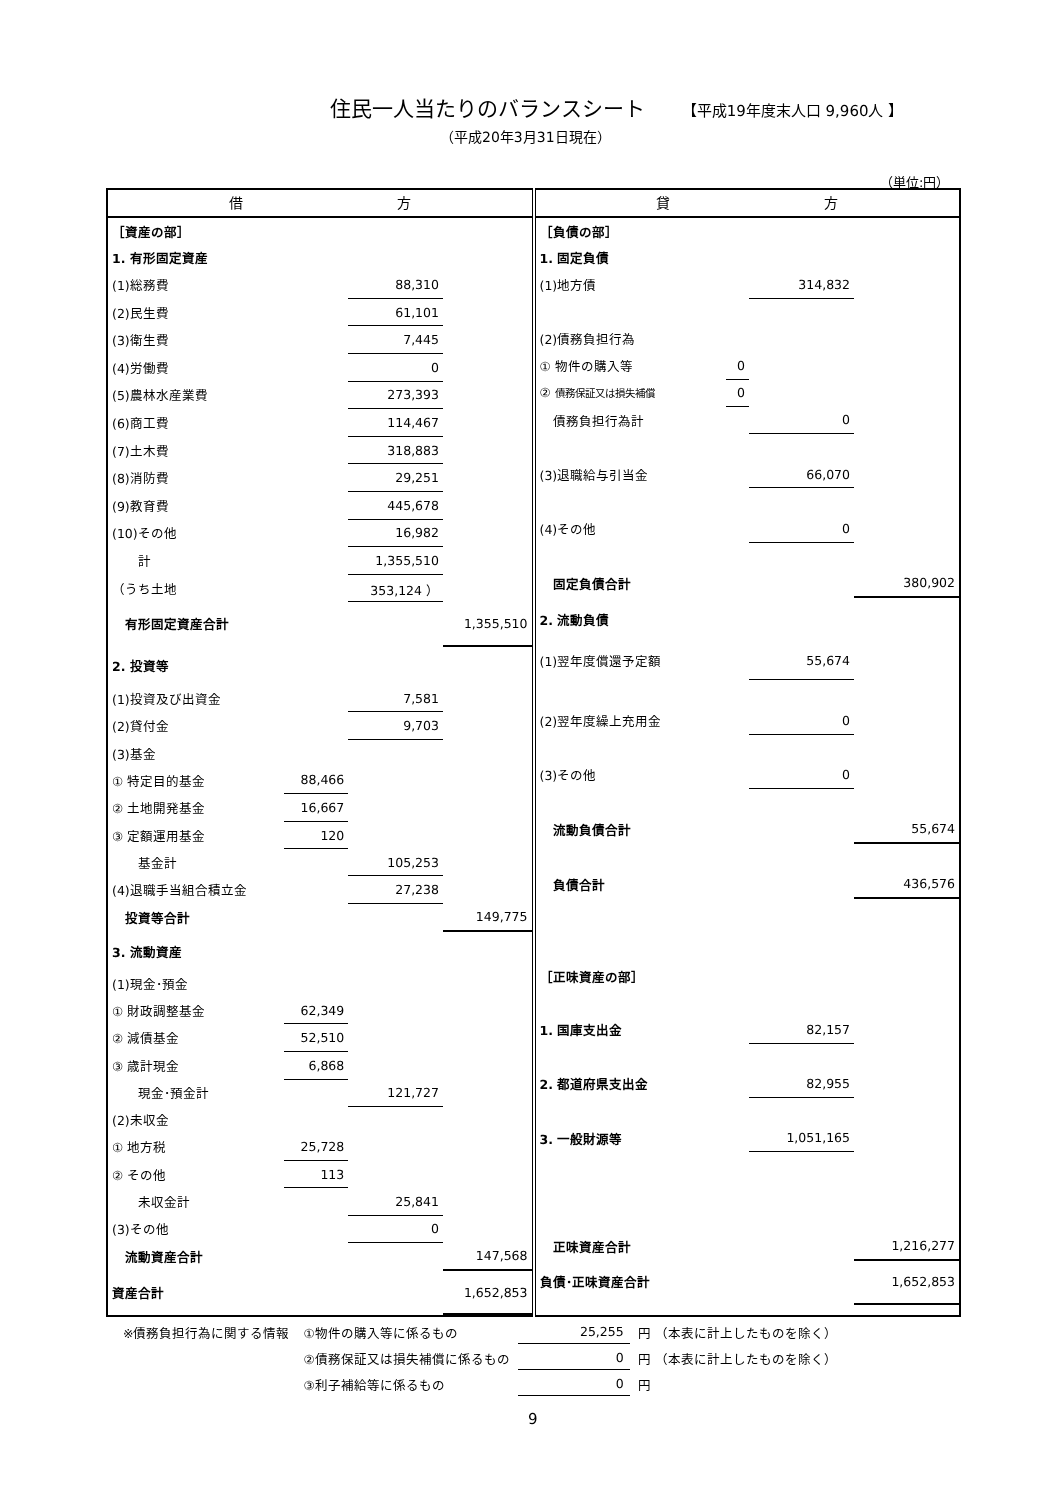住民一人当たりのバランスシート 【平成19年度末人口 9,960人 】
（平成20年3月31日現在）
（単位:円）
| 借 方 / ［資産の部］ / / / / / 1. 有形固定資産 / / / / / (1)総務費 / / 88,310 / / / (2)民生費 / / 61,101 / / / (3)衛生費 / / 7,445 / / / (4)労働費 / / 0 / / / (5)農林水産業費 / / 273,393 / / / (6)商工費 / / 114,467 / / / (7)土木費 / / 318,883 / / / (8)消防費 / / 29,251 / / / (9)教育費 / / 445,678 / / / (10)その他 / / 16,982 / / / 計 / / 1,355,510 / / / （うち土地 / / 353,124 ） / / / 有形固定資産合計 / / / 1,355,510 / / 2. 投資等 / / / / / (1)投資及び出資金 / / 7,581 / / / (2)貸付金 / / 9,703 / / / (3)基金 / / / / / ① 特定目的基金 / 88,466 / / / / ② 土地開発基金 / 16,667 / / / / ③ 定額運用基金 / 120 / / / / 基金計 / / 105,253 / / / (4)退職手当組合積立金 / / 27,238 / / / 投資等合計 / / / 149,775 / / 3. 流動資産 / / / / / (1)現金･預金 / / / / / ① 財政調整基金 / 62,349 / / / / ② 減債基金 / 52,510 / / / / ③ 歳計現金 / 6,868 / / / / 現金･預金計 / / 121,727 / / / (2)未収金 / / / / / ① 地方税 / 25,728 / / / / ② その他 / 113 / / / / 未収金計 / / 25,841 / / / (3)その他 / / 0 / / / 流動資産合計 / / / 147,568 / / 資産合計 / / / 1,652,853 / | 貸 方 / ［負債の部］ / / / / / 1. 固定負債 / / / / / (1)地方債 / / 314,832 / / / (2)債務負担行為 / / / / / ① 物件の購入等 / 0 / / / / ② 債務保証又は損失補償 / 0 / / / / 債務負担行為計 / / 0 / / / (3)退職給与引当金 / / 66,070 / / / (4)その他 / / 0 / / / 固定負債合計 / / / 380,902 / / 2. 流動負債 / / / / / (1)翌年度償還予定額 / / 55,674 / / / (2)翌年度繰上充用金 / / 0 / / / (3)その他 / / 0 / / / 流動負債合計 / / / 55,674 / / 負債合計 / / / 436,576 / / ［正味資産の部］ / / / / / 1. 国庫支出金 / / 82,157 / / / 2. 都道府県支出金 / / 82,955 / / / 3. 一般財源等 / / 1,051,165 / / / 正味資産合計 / / / 1,216,277 / / 負債･正味資産合計 / / / 1,652,853 / |
| ※債務負担行為に関する情報 | ①物件の購入等に係るもの | 25,255 | 円 （本表に計上したものを除く） |
| | ②債務保証又は損失補償に係るもの | 0 | 円 （本表に計上したものを除く） |
| | ③利子補給等に係るもの | 0 | 円 |
9